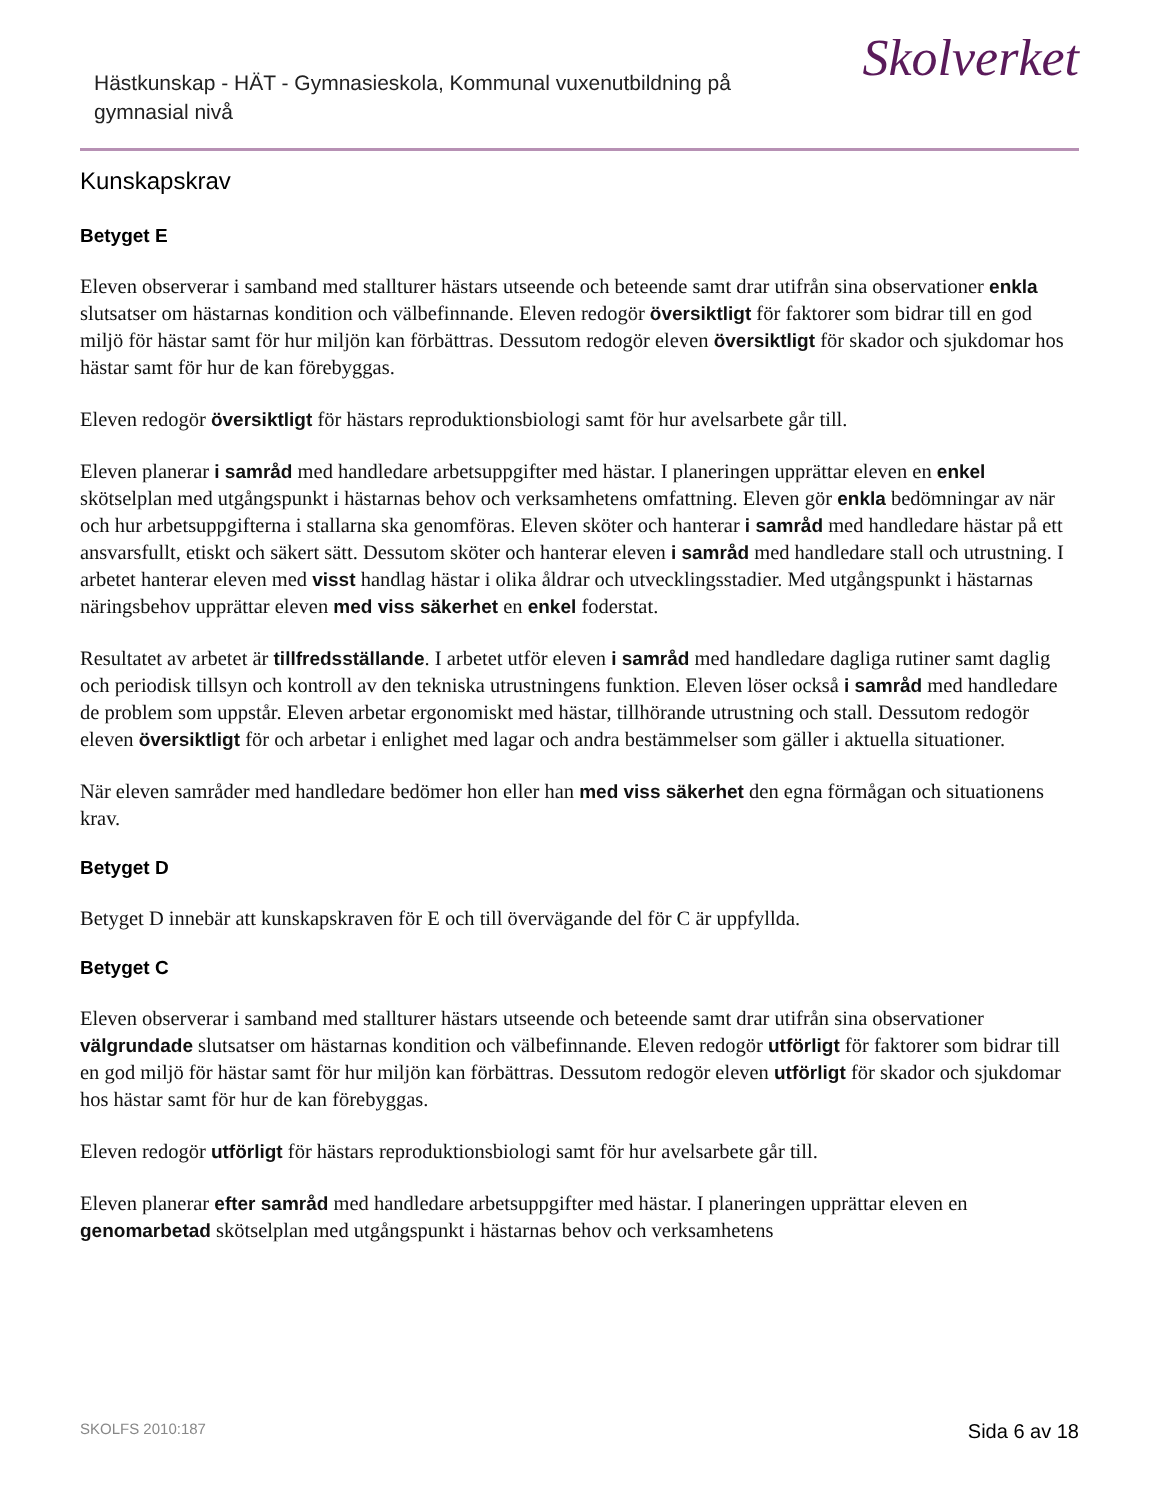Hästkunskap - HÄT - Gymnasieskola, Kommunal vuxenutbildning på gymnasial nivå
Skolverket
Kunskapskrav
Betyget E
Eleven observerar i samband med stallturer hästars utseende och beteende samt drar utifrån sina observationer enkla slutsatser om hästarnas kondition och välbefinnande. Eleven redogör översiktligt för faktorer som bidrar till en god miljö för hästar samt för hur miljön kan förbättras. Dessutom redogör eleven översiktligt för skador och sjukdomar hos hästar samt för hur de kan förebyggas.
Eleven redogör översiktligt för hästars reproduktionsbiologi samt för hur avelsarbete går till.
Eleven planerar i samråd med handledare arbetsuppgifter med hästar. I planeringen upprättar eleven en enkel skötselplan med utgångspunkt i hästarnas behov och verksamhetens omfattning. Eleven gör enkla bedömningar av när och hur arbetsuppgifterna i stallarna ska genomföras. Eleven sköter och hanterar i samråd med handledare hästar på ett ansvarsfullt, etiskt och säkert sätt. Dessutom sköter och hanterar eleven i samråd med handledare stall och utrustning. I arbetet hanterar eleven med visst handlag hästar i olika åldrar och utvecklingsstadier. Med utgångspunkt i hästarnas näringsbehov upprättar eleven med viss säkerhet en enkel foderstat.
Resultatet av arbetet är tillfredsställande. I arbetet utför eleven i samråd med handledare dagliga rutiner samt daglig och periodisk tillsyn och kontroll av den tekniska utrustningens funktion. Eleven löser också i samråd med handledare de problem som uppstår. Eleven arbetar ergonomiskt med hästar, tillhörande utrustning och stall. Dessutom redogör eleven översiktligt för och arbetar i enlighet med lagar och andra bestämmelser som gäller i aktuella situationer.
När eleven samråder med handledare bedömer hon eller han med viss säkerhet den egna förmågan och situationens krav.
Betyget D
Betyget D innebär att kunskapskraven för E och till övervägande del för C är uppfyllda.
Betyget C
Eleven observerar i samband med stallturer hästars utseende och beteende samt drar utifrån sina observationer välgrundade slutsatser om hästarnas kondition och välbefinnande. Eleven redogör utförligt för faktorer som bidrar till en god miljö för hästar samt för hur miljön kan förbättras. Dessutom redogör eleven utförligt för skador och sjukdomar hos hästar samt för hur de kan förebyggas.
Eleven redogör utförligt för hästars reproduktionsbiologi samt för hur avelsarbete går till.
Eleven planerar efter samråd med handledare arbetsuppgifter med hästar. I planeringen upprättar eleven en genomarbetad skötselplan med utgångspunkt i hästarnas behov och verksamhetens
SKOLFS 2010:187 Sida 6 av 18